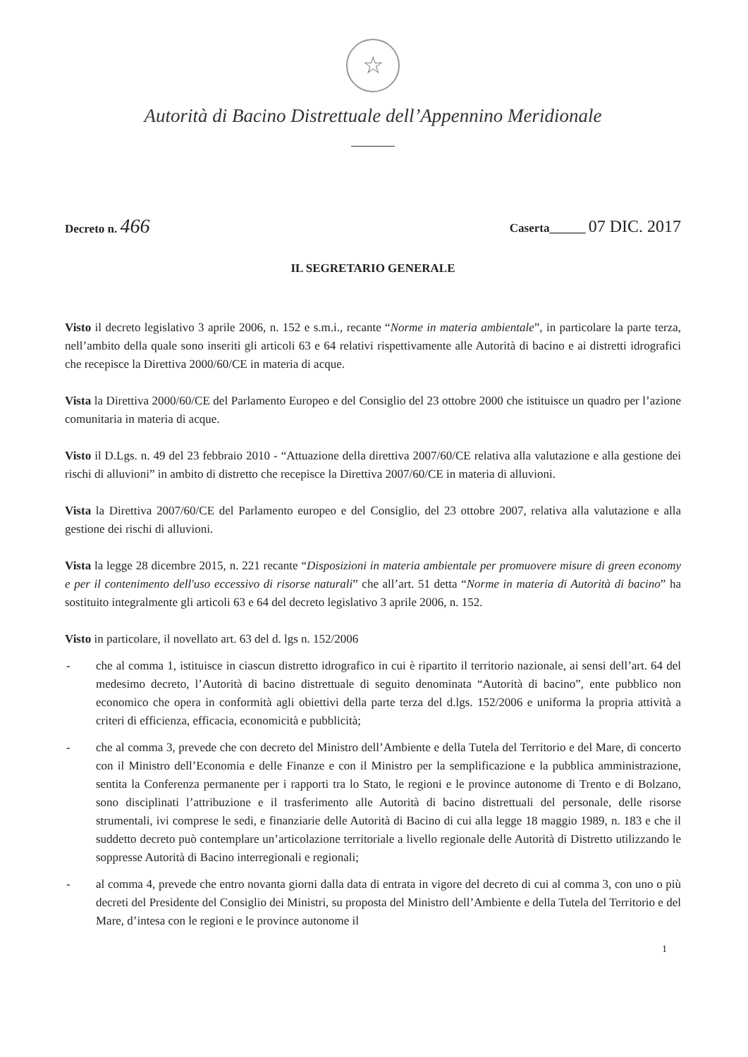☆
Autorità di Bacino Distrettuale dell’Appennino Meridionale
Decreto n. 466
Caserta______ 07 DIC. 2017
IL SEGRETARIO GENERALE
Visto il decreto legislativo 3 aprile 2006, n. 152 e s.m.i., recante “Norme in materia ambientale”, in particolare la parte terza, nell’ambito della quale sono inseriti gli articoli 63 e 64 relativi rispettivamente alle Autorità di bacino e ai distretti idrografici che recepisce la Direttiva 2000/60/CE in materia di acque.
Vista la Direttiva 2000/60/CE del Parlamento Europeo e del Consiglio del 23 ottobre 2000 che istituisce un quadro per l’azione comunitaria in materia di acque.
Visto il D.Lgs. n. 49 del 23 febbraio 2010 - “Attuazione della direttiva 2007/60/CE relativa alla valutazione e alla gestione dei rischi di alluvioni” in ambito di distretto che recepisce la Direttiva 2007/60/CE in materia di alluvioni.
Vista la Direttiva 2007/60/CE del Parlamento europeo e del Consiglio, del 23 ottobre 2007, relativa alla valutazione e alla gestione dei rischi di alluvioni.
Vista la legge 28 dicembre 2015, n. 221 recante “Disposizioni in materia ambientale per promuovere misure di green economy e per il contenimento dell'uso eccessivo di risorse naturali” che all’art. 51 detta “Norme in materia di Autorità di bacino” ha sostituito integralmente gli articoli 63 e 64 del decreto legislativo 3 aprile 2006, n. 152.
Visto in particolare, il novellato art. 63 del d. lgs n. 152/2006
- che al comma 1, istituisce in ciascun distretto idrografico in cui è ripartito il territorio nazionale, ai sensi dell’art. 64 del medesimo decreto, l’Autorità di bacino distrettuale di seguito denominata “Autorità di bacino”, ente pubblico non economico che opera in conformità agli obiettivi della parte terza del d.lgs. 152/2006 e uniforma la propria attività a criteri di efficienza, efficacia, economicità e pubblicità;
- che al comma 3, prevede che con decreto del Ministro dell’Ambiente e della Tutela del Territorio e del Mare, di concerto con il Ministro dell’Economia e delle Finanze e con il Ministro per la semplificazione e la pubblica amministrazione, sentita la Conferenza permanente per i rapporti tra lo Stato, le regioni e le province autonome di Trento e di Bolzano, sono disciplinati l’attribuzione e il trasferimento alle Autorità di bacino distrettuali del personale, delle risorse strumentali, ivi comprese le sedi, e finanziarie delle Autorità di Bacino di cui alla legge 18 maggio 1989, n. 183 e che il suddetto decreto può contemplare un’articolazione territoriale a livello regionale delle Autorità di Distretto utilizzando le soppresse Autorità di Bacino interregionali e regionali;
- al comma 4, prevede che entro novanta giorni dalla data di entrata in vigore del decreto di cui al comma 3, con uno o più decreti del Presidente del Consiglio dei Ministri, su proposta del Ministro dell’Ambiente e della Tutela del Territorio e del Mare, d’intesa con le regioni e le province autonome il
1